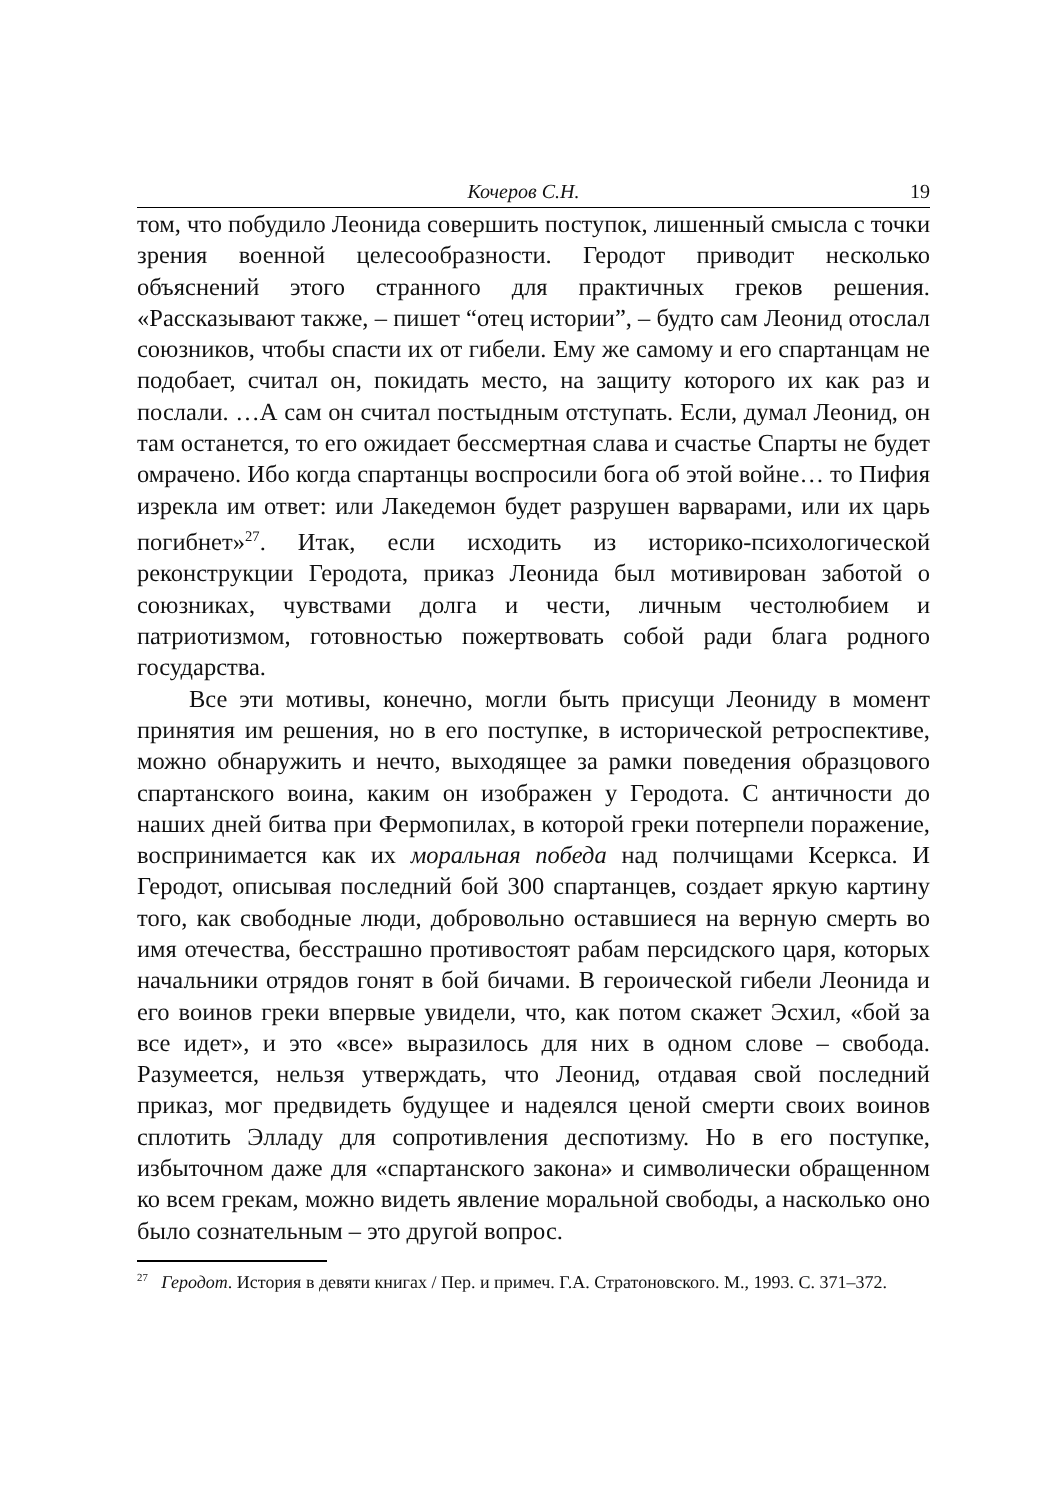Кочеров С.Н. 19
том, что побудило Леонида совершить поступок, лишенный смысла с точки зрения военной целесообразности. Геродот приводит несколько объяснений этого странного для практичных греков решения. «Рассказывают также, – пишет “отец истории”, – будто сам Леонид отослал союзников, чтобы спасти их от гибели. Ему же самому и его спартанцам не подобает, считал он, покидать место, на защиту которого их как раз и послали. …А сам он считал постыдным отступать. Если, думал Леонид, он там останется, то его ожидает бессмертная слава и счастье Спарты не будет омрачено. Ибо когда спартанцы воспросили бога об этой войне… то Пифия изрекла им ответ: или Лакедемон будет разрушен варварами, или их царь погибнет»<sup>27</sup>. Итак, если исходить из историко-психологической реконструкции Геродота, приказ Леонида был мотивирован заботой о союзниках, чувствами долга и чести, личным честолюбием и патриотизмом, готовностью пожертвовать собой ради блага родного государства.
Все эти мотивы, конечно, могли быть присущи Леониду в момент принятия им решения, но в его поступке, в исторической ретроспективе, можно обнаружить и нечто, выходящее за рамки поведения образцового спартанского воина, каким он изображен у Геродота. С античности до наших дней битва при Фермопилах, в которой греки потерпели поражение, воспринимается как их моральная победа над полчищами Ксеркса. И Геродот, описывая последний бой 300 спартанцев, создает яркую картину того, как свободные люди, добровольно оставшиеся на верную смерть во имя отечества, бесстрашно противостоят рабам персидского царя, которых начальники отрядов гонят в бой бичами. В героической гибели Леонида и его воинов греки впервые увидели, что, как потом скажет Эсхил, «бой за все идет», и это «все» выразилось для них в одном слове – свобода. Разумеется, нельзя утверждать, что Леонид, отдавая свой последний приказ, мог предвидеть будущее и надеялся ценой смерти своих воинов сплотить Элладу для сопротивления деспотизму. Но в его поступке, избыточном даже для «спартанского закона» и символически обращенном ко всем грекам, можно видеть явление моральной свободы, а насколько оно было сознательным – это другой вопрос.
<sup>27</sup> Геродот. История в девяти книгах / Пер. и примеч. Г.А. Стратоновского. М., 1993. С. 371–372.